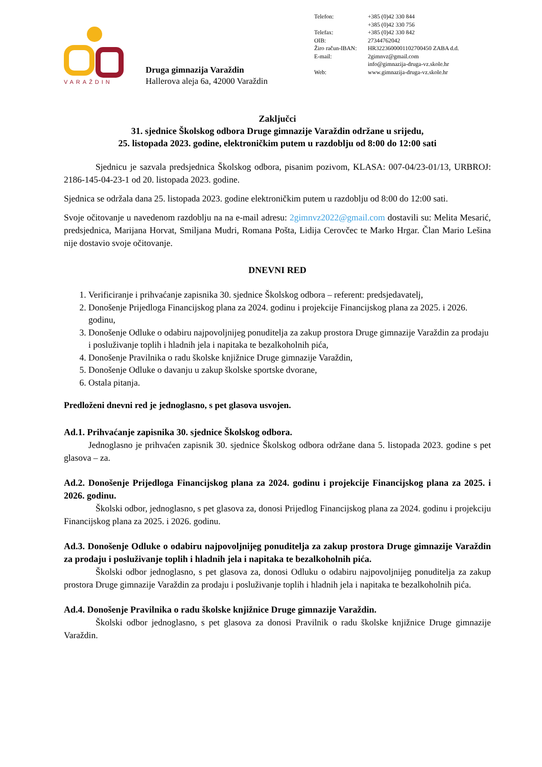VARAŽDIN
Druga gimnazija Varaždin
Hallerova aleja 6a, 42000 Varaždin
| Telefon: | +385 (0)42 330 844 |
| | +385 (0)42 330 756 |
| Telefax: | +385 (0)42 330 842 |
| OIB: | 27344762042 |
| Žiro račun-IBAN: | HR3223600001102700450 ZABA d.d. |
| E-mail: | 2gimnvz@gmail.com |
| | info@gimnazija-druga-vz.skole.hr |
| Web: | www.gimnazija-druga-vz.skole.hr |
Zaključci
31. sjednice Školskog odbora Druge gimnazije Varaždin održane u srijedu,
25. listopada 2023. godine, elektroničkim putem u razdoblju od 8:00 do 12:00 sati
Sjednicu je sazvala predsjednica Školskog odbora, pisanim pozivom, KLASA: 007-04/23-01/13, URBROJ: 2186-145-04-23-1 od 20. listopada 2023. godine.
Sjednica se održala dana 25. listopada 2023. godine elektroničkim putem u razdoblju od 8:00 do 12:00 sati.
Svoje očitovanje u navedenom razdoblju na na e-mail adresu: 2gimnvz2022@gmail.com dostavili su: Melita Mesarić, predsjednica, Marijana Horvat, Smiljana Mudri, Romana Pošta, Lidija Cerovčec te Marko Hrgar. Član Mario Lešina nije dostavio svoje očitovanje.
DNEVNI RED
1. Verificiranje i prihvaćanje zapisnika 30. sjednice Školskog odbora – referent: predsjedavatelj,
2. Donošenje Prijedloga Financijskog plana za 2024. godinu i projekcije Financijskog plana za 2025. i 2026. godinu,
3. Donošenje Odluke o odabiru najpovoljnijeg ponuditelja za zakup prostora Druge gimnazije Varaždin za prodaju i posluživanje toplih i hladnih jela i napitaka te bezalkoholnih pića,
4. Donošenje Pravilnika o radu školske knjižnice Druge gimnazije Varaždin,
5. Donošenje Odluke o davanju u zakup školske sportske dvorane,
6. Ostala pitanja.
Predloženi dnevni red je jednoglasno, s pet glasova usvojen.
Ad.1. Prihvaćanje zapisnika 30. sjednice Školskog odbora.
Jednoglasno je prihvaćen zapisnik 30. sjednice Školskog odbora održane dana 5. listopada 2023. godine s pet glasova – za.
Ad.2. Donošenje Prijedloga Financijskog plana za 2024. godinu i projekcije Financijskog plana za 2025. i 2026. godinu.
Školski odbor, jednoglasno, s pet glasova za, donosi Prijedlog Financijskog plana za 2024. godinu i projekciju Financijskog plana za 2025. i 2026. godinu.
Ad.3. Donošenje Odluke o odabiru najpovoljnijeg ponuditelja za zakup prostora Druge gimnazije Varaždin za prodaju i posluživanje toplih i hladnih jela i napitaka te bezalkoholnih pića.
Školski odbor jednoglasno, s pet glasova za, donosi Odluku o odabiru najpovoljnijeg ponuditelja za zakup prostora Druge gimnazije Varaždin za prodaju i posluživanje toplih i hladnih jela i napitaka te bezalkoholnih pića.
Ad.4. Donošenje Pravilnika o radu školske knjižnice Druge gimnazije Varaždin.
Školski odbor jednoglasno, s pet glasova za donosi Pravilnik o radu školske knjižnice Druge gimnazije Varaždin.